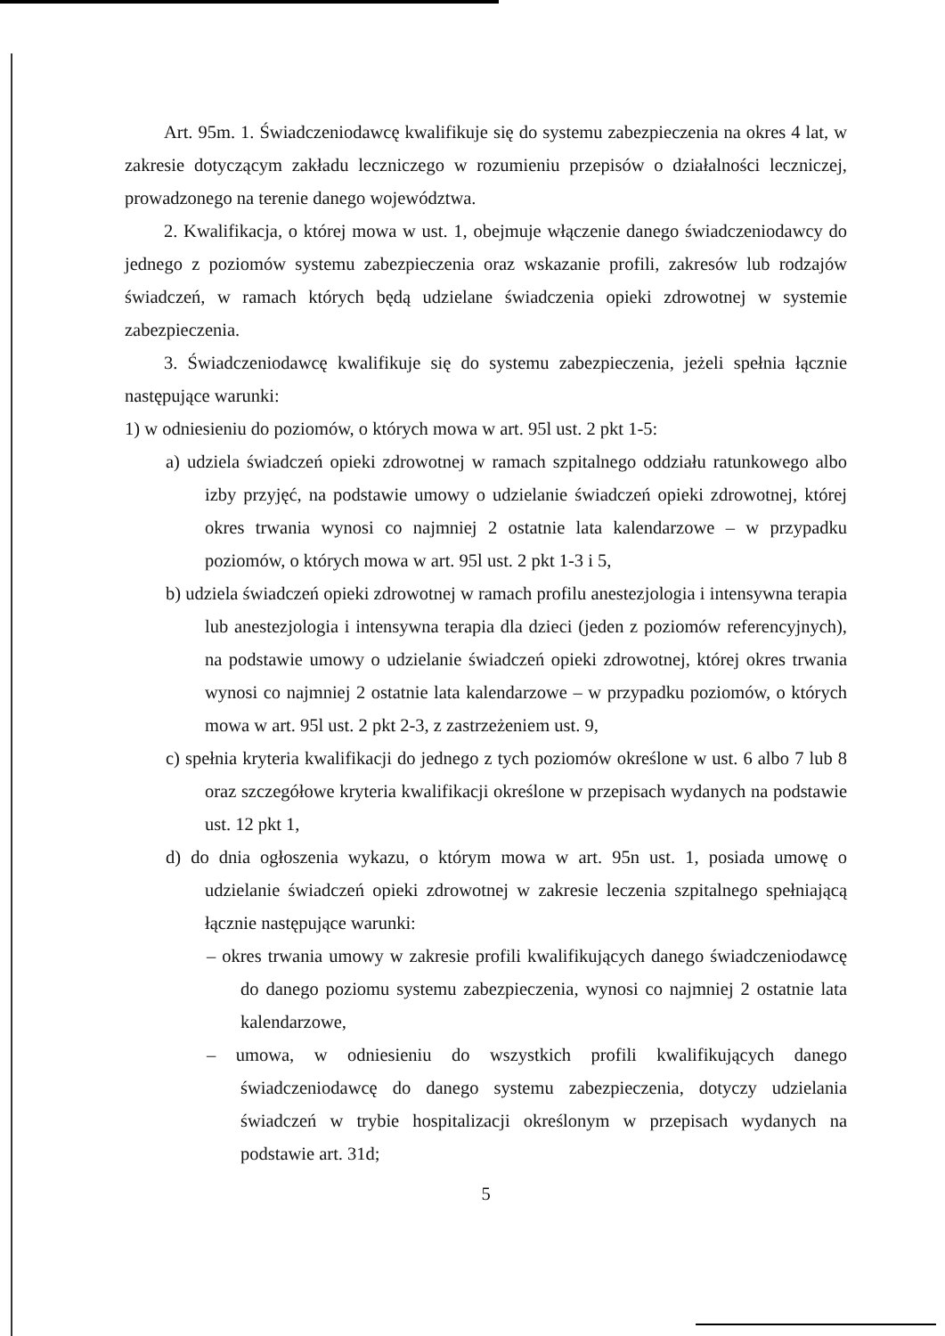Art. 95m. 1. Świadczeniodawcę kwalifikuje się do systemu zabezpieczenia na okres 4 lat, w zakresie dotyczącym zakładu leczniczego w rozumieniu przepisów o działalności leczniczej, prowadzonego na terenie danego województwa.
2. Kwalifikacja, o której mowa w ust. 1, obejmuje włączenie danego świadczeniodawcy do jednego z poziomów systemu zabezpieczenia oraz wskazanie profili, zakresów lub rodzajów świadczeń, w ramach których będą udzielane świadczenia opieki zdrowotnej w systemie zabezpieczenia.
3. Świadczeniodawcę kwalifikuje się do systemu zabezpieczenia, jeżeli spełnia łącznie następujące warunki:
1) w odniesieniu do poziomów, o których mowa w art. 95l ust. 2 pkt 1-5:
a) udziela świadczeń opieki zdrowotnej w ramach szpitalnego oddziału ratunkowego albo izby przyjęć, na podstawie umowy o udzielanie świadczeń opieki zdrowotnej, której okres trwania wynosi co najmniej 2 ostatnie lata kalendarzowe – w przypadku poziomów, o których mowa w art. 95l ust. 2 pkt 1-3 i 5,
b) udziela świadczeń opieki zdrowotnej w ramach profilu anestezjologia i intensywna terapia lub anestezjologia i intensywna terapia dla dzieci (jeden z poziomów referencyjnych), na podstawie umowy o udzielanie świadczeń opieki zdrowotnej, której okres trwania wynosi co najmniej 2 ostatnie lata kalendarzowe – w przypadku poziomów, o których mowa w art. 95l ust. 2 pkt 2-3, z zastrzeżeniem ust. 9,
c) spełnia kryteria kwalifikacji do jednego z tych poziomów określone w ust. 6 albo 7 lub 8 oraz szczegółowe kryteria kwalifikacji określone w przepisach wydanych na podstawie ust. 12 pkt 1,
d) do dnia ogłoszenia wykazu, o którym mowa w art. 95n ust. 1, posiada umowę o udzielanie świadczeń opieki zdrowotnej w zakresie leczenia szpitalnego spełniającą łącznie następujące warunki:
– okres trwania umowy w zakresie profili kwalifikujących danego świadczeniodawcę do danego poziomu systemu zabezpieczenia, wynosi co najmniej 2 ostatnie lata kalendarzowe,
– umowa, w odniesieniu do wszystkich profili kwalifikujących danego świadczeniodawcę do danego systemu zabezpieczenia, dotyczy udzielania świadczeń w trybie hospitalizacji określonym w przepisach wydanych na podstawie art. 31d;
5